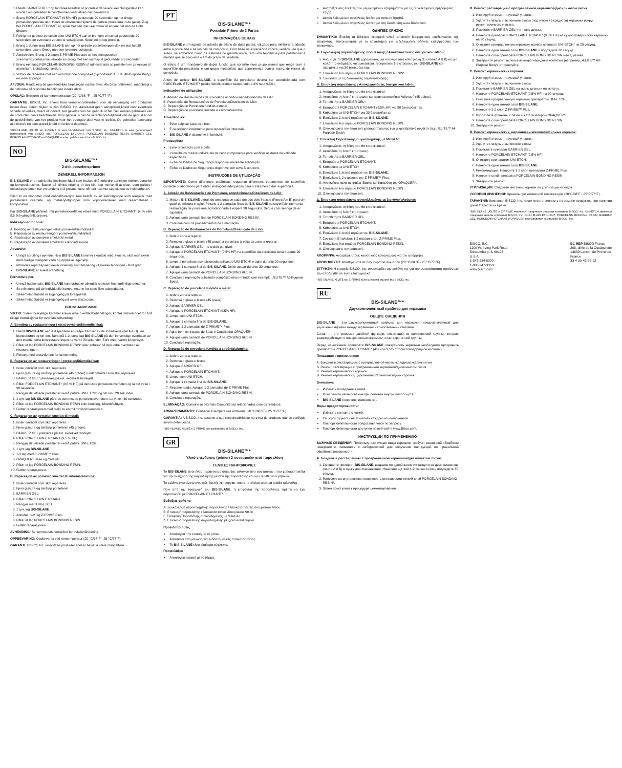3. Plaats BARRIER GEL* op tandvleesweefsel of porselein dat eventueel blootgesteld kan worden om gebieden te beschermen waar etsen niet gewenst is.
4. Breng PORCELAIN ETCHANT (9,5% HF) gedurende 90 seconden op het droge porseleinoppervlak aan. Houd de etsvloeistof tijdens de gehele procedure in de gaten. Zuig het PORCELAIN ETCHANT af, spoel het dan met veel water af en laat het aan de lucht drogen.
5. Reinig het geëtste porselein door UNI-ETCH aan te brengen en schud gedurende 20 seconden om eventuele zouten te verwijderen. Spoel en droog grondig.
6. Breng 1 dunne laag BIS-SILANE aan op het geëtste porseleinoppervlak en laat het 30 seconden rusten. Droog met een (warme) luchtspuit.
7. Aanbevolen: Breng 1-2 lagen Z-PRIME Plus aan op het blootgestelde zirkoniumoxide/aluminiumoxide en droog met een luchtspuit gedurende 3-5 seconden.
8. Breng een laag PORCELAIN BONDING RESIN of adhesief aan op porselein en zirkonium of aluminium, luchtdroog/-verdun.
9. Voltooi de reparatie met een microhybride composiet (bijvoorbeeld ÆLITE All-Purpose Body) en werk af/polijst.
AFVOER: Raadpleeg de gemeentelijke bepalingen inzake afval. Als deze ontbreken, raadpleegt u de nationale of regionale bepalingen inzake afval.
OPSLAG: Bewaren bij kamertemperatuur (20 °C/68 °F – 25 °C/77 °F).
GARANTIE: BISCO, Inc. erkent haar verantwoordelijkheid voor de vervanging van producten indien deze defect blijken te zijn. BISCO, Inc. aanvaardt geen aansprakelijkheid voor eventuele schade of verlies, direct of indirect, ten gevolge van het gebruik of het niet kunnen gebruiken van de producten zoals beschreven. Voor gebruik is het de verantwoordelijkheid van de gebruiker om de geschiktheid van het product voor het beoogde doel vast te stellen. De gebruiker aanvaardt alle risico's en aansprakelijkheid in verband daarmee.
*BIS-SILANE, ÆLITE en Z-PRIME is een handelsmerk van BISCO, Inc. UNI-ETCH is een gedeponeerd handelsmerk van BISCO, Inc. PORCELAIN ETCHANT, PORCELAIN BONDING RESIN, BARRIER GEL, PORCELAIN ETCHANT en OPAQUER worden gefabriceerd door BISCO, Inc.
NO
BIS-SILANE™*
2-delt porselensprimer
GENERELL INFORMASJON
BIS-SILANE er et todelt silankoblingsmiddel som brukes til å forbedre adhesjon mellom porselen og komposittresiner. Basert på klinisk erfaring er det blitt lagt merke til at silan, som pakket i enflaskesystemer, har en tendens til å polymerisere når det nærmer seg slutten av holdbarheten.
Silan er en monomer med dobbeltfunksjon som består av en silanolgruppe som reagerer med porselenets overflate, og metakrylatgrupper som kopolymeriserer med resinmatrisen i kompositten.
Før BIS-SILANE påføres, må porselenoverflaten etses med PORCELAIN ETCHANT* (4 % eller 9,5 % hydrogenfluorsyre).
Indikasjoner for bruk:
A. Bonding av restaureringer i etset porselen/litiumdisilikat
B. Reparasjon av restaureringer i porselen/litiumdisilikat
C. Reparasjon av porselen smeltet til metall
D. Reparasjon av porselen smeltet til zirkonia/alumina
Advarsler:
Unngå sprutling i øynene. Hvis BIS-SILANE kommer i kontakt med øynene, skal man skylle med rikelige mengder vann og oppsøke legehjelp.
Intraorale reparasjoner krever isolering, kontaminering vil svekke bindingen i stort grad.
BIS-SILANE er svært brannfarlig.
Forholdsregler:
Unngå hudkontakt, BIS-SILANE kan forårsake allergisk reaksjon hos ømfintlige personer.
Se etikettene på de individuelle komponentene for spesifikke utløpsdatoer.
Sikkerhetsdatablad er tilgjengelig på forespørsel.
Sikkerhetsdatablad er tilgjengelig på www.Bisco.com.
BRUKSANVISNING
VIKTIG: Siden forskjellige keramer krever ulike overflatebehandlinger, kontakt laboratoriet for å få riktige instruksjoner for overflatebehandling.
A. Bonding av restaureringer i etset porselen/litiumdisilikat:
1. Bland BIS-SILANE ved å dispensere én dråpe fra hver av de to flaskene (del A & B) i en blandebrønn og rør om. Børst på 1-2 tynne lag BIS-SILANE på den innvendige overflaten av den etsede porselensrestaureringen og vent i 30 sekunder. Tørk med (varm) luftsprøyte.
2. Påfør et lag PORCELAIN BONDING RESIN* eller adhesiv på den indre overflaten av restaureringen.
3. Fortsett med prosedyrene for sementering.
B. Reparasjon av restaureringer i porselen/litiumdisilikat:
1. Isoler området som skal repareres.
2. Fjern glasure og skråslip porselenet (45 grader) rundt området som skal repareres.
3. BARRIER GEL* plasseres på evt. avdekket tannkjøtt.
4. Påfør PORCELAIN ETCHANT* (9,5 % HF) på den tørre porselensoverflaten og la det virke i 90 sekunder.
5. Rengjør det etsede porselenet ved å påføre UNI-ETCH* og rør om i 20 sekunder.
6. 1 tynt lag BIS-SILANE påføres den etsede porselensoverflaten. La virke i 30 sekunder.
7. Påfør et lag PORCELAIN BONDING RESIN eller bonding, lufttørk/lufttynn.
8. Fullfør reparasjonen med hjelp av en mikrohybrid kompositt.
C. Reparasjon av porselen smeltet til metall:
1. Isoler området som skal repareres.
2. Fjern glasure og skråslip porselenet (45 grader).
3. BARRIER GEL plasseres på evt. avdekket tannkjøtt.
4. Påfør PORCELAIN ETCHANT (9,5 % HF).
5. Rengjør det etsede porselenet ved å påføre UNI-ETCH.
6. 1 tynt lag BIS-SILANE.
7. 1-2 lag med Z-PRIME™ Plus.
8. OPAQUER* Base og Catalyst.
9. Påfør et lag PORCELAIN BONDING RESIN.
10. Fullfør reparasjonen.
D. Reparasjon av porselen smeltet til zirkonia/alumina:
1. Isoler området som skal repareres.
2. Fjern glasure og skråslip porselenet.
3. BARRIER GEL.
4. Påfør PORCELAIN ETCHANT.
5. Rengjør med UNI-ETCH.
6. 1 tynt lag BIS-SILANE.
7. Anbefalt: 1-2 lag Z-PRIME Plus.
8. Påfør et lag PORCELAIN BONDING RESIN.
9. Fullfør reparasjonen.
AVHENDING: Se kommunale forskrifter for avfallshåndtering.
OPPBEVARING: Oppbevares ved romtemperatur (20 °C/68°F - 25 °C/77°F).
GARANTI: BISCO, Inc. vil erstatte produkter som er bevist å være mangelfulle.
PT
BIS-SILANE™*
Porcelain Primer de 2 Partes
INFORMAÇÕES GERAIS
BIS-SILANE é um agente de adesão de silano de duas partes, utilizado para melhorar a adesão entre a porcelana e as resinas de compósito. Com base na experiência clínica, verificou-se que o silano, se embalado como os sistemas de garrafa única, tem uma tendência para polimerizar à medida que se aproxima o fim do prazo de validade.
O silano é um monómero de dupla função que consiste num grupo silanol que reage com a superfície da porcelana, e um grupo metacrilato que copolimeriza com a matriz de resina do compósito.
Antes de aplicar BIS-SILANE, a superfície da porcelana deverá ser acondicionada com PORCELAIN ETCHANT* (ácido hidrofluorídrico tamponado a 4% ou a 9,5%).
Indicações de utilização:
A. Adesão de Restaurações de Porcelana acondicionada/Dissilicato de Lítio
B. Reparação de Restaurações de Porcelana/Dissilicato de Lítio
C. Reparação de Porcelana fundida a metal
D. Reparação de porcelana fundida a zircónia/alumina
Advertências:
Evite salpicar para os olhos.
É necessário isolamento para reparações intraorais.
BIS-SILANE é altamente inflamável.
Precauções:
Evite o contacto com a pele.
Consulte os rótulos individuais de cada componente para verificar as datas de validade específicas.
Ficha de Dados de Segurança disponível mediante solicitação.
Ficha de Dados de Segurança disponível em www.Bisco.com.
INSTRUÇÕES DE UTILIZAÇÃO
IMPORTANTE: Como diferentes cerâmicas requerem diferentes tratamentos de superfície contacte o laboratório para obter instruções adequadas para o tratamento das superfícies.
A. Adesão de Restaurações de Porcelana acondicionada/Dissilicato de Lítio:
1. Misture BIS-SILANE extraindo uma gota de cada um dos dois frascos (Partes A e B) para um godé de mistura e agite. Pincele 1-2 camadas finas de BIS-SILANE na superfície interna da restauração de porcelana acondicionada e espere 30 segundos. Seque com seringa de ar (quente).
2. Aplique uma camada fina de PORCELAIN BONDING RESIN*.
3. Continue com os procedimentos de cimentação.
B. Reparação de Restaurações de Porcelana/Dissilicato de Lítio:
1. Isole a zona a reparar.
2. Remova o glaze e bisele (45 graus) a porcelana à volta da zona a reparar.
3. Aplique BARRIER GEL* no tecido gengival.
4. Aplique o PORCELAIN ETCHANT* (9,5% HF) na superfície da porcelana seca durante 90 segundos.
5. Limpe a porcelana acondicionada aplicando UNI-ETCH* e agite durante 20 segundos.
6. Aplique 1 camada fina de BIS-SILANE. Deixe actuar durante 30 segundos.
7. Aplique uma camada de PORCELAIN BONDING RESIN.
8. Conclua a reparação utilizando compósito micro-híbrido (por exemplo, ÆLITE™ All-Purpose Body).
C. Reparação de porcelana fundida a metal:
1. Isole a zona a reparar.
2. Remova o glaze e bisele (45 graus).
3. Aplique BARRIER GEL.
4. Aplique o PORCELAIN ETCHANT (9,5% HF).
5. Limpe com UNI-ETCH.
6. Aplique 1 camada fina de BIS-SILANE.
7. Aplique 1-2 camadas de Z-PRIME™ Plus.
8. Agite bem os frascos de Base e Catalisador OPAQUER*.
9. Aplique uma camada de PORCELAIN BONDING RESIN.
10. Conclua a reparação.
D. Reparação de porcelana fundida a zircónia/alumina:
1. Isole a zona a reparar.
2. Remova o glaze e bisele.
3. Aplique BARRIER GEL.
4. Aplique o PORCELAIN ETCHANT.
5. Limpe com UNI-ETCH.
6. Aplique 1 camada fina de BIS-SILANE.
7. Recomendado: Aplique 1-2 camadas de Z-PRIME Plus.
8. Aplique uma camada de PORCELAIN BONDING RESIN.
9. Conclua a reparação.
ELIMINAÇÃO: Consulte as Normas Comunitárias relacionadas com os resíduos.
ARMAZENAMENTO: Conserve à temperatura ambiente (20 °C/68 °F – 25 °C/77 °F).
GARANTIA: A BISCO, Inc. assume a sua responsabilidade na troca de produtos que se verifique serem defeituosos.
*BIS-SILANE, ÆLITE e Z-PRIME are trademarks of BISCO, Inc.
GR
BIS-SILANE™*
Υλικό επένδυσης (primer) 2 συστατικών από πορσελάνη
ΓΕΝΙΚΕΣ ΠΛΗΡΟΦΟΡΙΕΣ
Το BIS-SILANE είναι ένας παράγοντας σύζευξης σιλανίου δύο συστατικών, που χρησιμοποιείται για την ενίσχυση της συγκόλλησης μεταξύ της πορσελάνης και των συνθετικών ρητινών.
Το σιλάνιο είναι ένα μονομερές διπλής λειτουργίας που αποτελείται από μια ομάδα σιλανόλης.
Πριν από την εφαρμογή του BIS-SILANE, η επιφάνεια της πορσελάνης πρέπει να έχει αδροποιηθεί με PORCELAIN ETCHANT*.
Ενδείξεις χρήσης:
Α. Συγκόλληση αδροποιημένης πορσελάνης / Αποκαταστάσεις διπυριτικού λιθίου
Β. Επισκευή πορσελάνης / Αποκαταστάσεις διπυριτικού λιθίου
Γ. Επισκευή Πορσελάνης συγκολλημένης με Μέταλλο
Δ. Επισκευή πορσελάνης συγκολλημένης με ζιρκόνιο/αλούμινα
Προειδοποιήσεις:
Αποφύγετε την επαφή με τα μάτια.
Απαιτείται απομόνωση για ενδοστοματικές αποκαταστάσεις.
Το BIS-SILANE είναι ιδιαίτερα εύφλεκτο.
Προφυλάξεις:
Αποφύγετε επαφή με το δέρμα.
Ανατρέξτε στις ετικέτες των μεμονωμένων εξαρτημάτων για τις συγκεκριμένες ημερομηνίες λήξης.
Δελτίο δεδομένων ασφαλείας διαθέσιμο εφόσον ζητηθεί.
Δελτίο δεδομένων ασφαλείας διαθέσιμο στη διεύθυνση www.Bisco.com.
ΟΔΗΓΙΕΣ ΧΡΗΣΗΣ
ΣΗΜΑΝΤΙΚΟ: Επειδή τα διάφορα κεραμικά υλικά απαιτούν διαφορετικές επεξεργασίες της επιφάνειας, επικοινωνήστε με το εργαστήριο για ενδεδειγμένες οδηγίες επεξεργασίας των επιφανειών.
Α. Συγκόλληση αδροποιημένης πορσελάνης / Αποκαταστάσεις διπυριτικού λιθίου:
1. Αναμείξτε το BIS-SILANE χορηγώντας μία σταγόνα από κάθε φιάλη (Συστατικό A & B) σε μία κοιλότητα ανάμειξης και ανακατέψτε. Βουρτσίστε 1-2 στρώσεις του BIS-SILANE και περιμένετε για 30 δευτερόλεπτα.
2. Επαλείψτε ένα στρώμα PORCELAIN BONDING RESIN*.
3. Συνεχίστε με τις διαδικασίες τσιμεντοποίησης.
Β. Επισκευή πορσελάνης / Αποκαταστάσεις διπυριτικού λιθίου:
1. Απομονώστε τη θέση που θα επισκευαστεί.
2. Αφαιρέστε τη λεπτή επίστρωση και πραγματοποιήστε λοξοτομή (45 μοίρες).
3. Τοποθετήστε BARRIER GEL*.
4. Εφαρμόστε PORCELAIN ETCHANT (9,5% HF) για 90 δευτερόλεπτα.
5. Καθαρίστε με UNI-ETCH* για 20 δευτερόλεπτα.
6. Επαλείψτε 1 λεπτό στρώμα του BIS-SILANE.
7. Επαλείψτε ένα στρώμα PORCELAIN BONDING RESIN.
8. Ολοκληρώστε την επισκευή χρησιμοποιώντας ένα μικροϋβριδικό σύνθετο (π.χ. ÆLITE™ All-Purpose Body).
Γ. Επισκευή Πορσελάνης συγκολλημένης με Μέταλλο:
1. Απομονώστε τη θέση που θα επισκευαστεί.
2. Αφαιρέστε τη λεπτή επίστρωση.
3. Τοποθετήστε BARRIER GEL.
4. Εφαρμόστε PORCELAIN ETCHANT.
5. Καθαρίστε με UNI-ETCH.
6. Επαλείψτε 1 λεπτό στρώμα του BIS-SILANE.
7. Επαλείψτε 1-2 στρώσεις του Z-PRIME™ Plus.
8. Ανακινήστε καλά τις φιάλες Βάσης και Καταλύτη του OPAQUER*.
9. Επαλείψτε ένα στρώμα PORCELAIN BONDING RESIN.
10. Ολοκληρώστε την επισκευή.
Δ. Επισκευή πορσελάνης συγκολλημένης με ζιρκόνιο/αλούμινα:
1. Απομονώστε τη θέση που θα επισκευαστεί.
2. Αφαιρέστε τη λεπτή επίστρωση.
3. Τοποθετήστε BARRIER GEL.
4. Εφαρμόστε PORCELAIN ETCHANT.
5. Καθαρίστε με UNI-ETCH.
6. Επαλείψτε 1 λεπτό στρώμα του BIS-SILANE.
7. Συστάση: Επαλείψτε 1-2 στρώσεις του Z-PRIME Plus.
8. Επαλείψτε ένα στρώμα PORCELAIN BONDING RESIN.
9. Ολοκληρώστε την επισκευή.
ΑΠΟΡΡΙΨΗ: Ανατρέξτε στους κοινοτικούς κανονισμούς για την απόρριψη.
ΑΠΟΘΗΚΕΥΣΗ: Αποθηκεύστε σε θερμοκρασία δωματίου (20 °C/68 °F - 25 °C/77 °F).
ΕΓΓΥΗΣΗ: Η εταιρεία BISCO, Inc. αναγνωρίζει την ευθύνη της για την αντικατάσταση προϊόντων εάν αποδειχθεί ότι είναι ελαττωματικά.
*BIS-SILANE, ÆLITE και Z-PRIME είναι εμπορικά σήματα της BISCO, Inc.
RU
BIS-SILANE™*
Двухкомпонентный праймер для керамики
ОБЩИЕ СВЕДЕНИЯ
BIS-SILANE - это двухкомпонентный праймер для керамики, предназначенный для улучшения адгезии между керамикой и композитными смолами.
Силан — это мономер двойной функции, состоящий из силаноловой группы, которая взаимодействует с поверхностью керамики, и метакрилатной группы.
Перед нанесением препарата BIS-SILANE поверхность керамики необходимо протравить препаратом PORCELAIN ETCHANT* (4% или 9,5% фтористоводородной кислоты).
Показания к применению:
A. Бондинг в реставрациях с протравленной керамикой/дисиликатом лития
B. Ремонт реставраций с протравленной керамикой/дисиликатом лития
C. Ремонт керамических коронок
D. Ремонт керамических, циркониевых/алюмооксидных коронок
Внимание:
Избегать попадания в глаза.
Обеспечить изолирование при ремонте внутри полости рта.
BIS-SILANE легко воспламеняется.
Меры предосторожности:
Избегать контакта с кожей.
См. срок годности на этикетках каждого из компонентов.
Паспорт безопасности предоставляется по запросу.
Паспорт безопасности доступен на веб-сайте www.Bisco.com.
ИНСТРУКЦИИ ПО ПРИМЕНЕНИЮ
ВАЖНЫЕ СВЕДЕНИЯ: Поскольку различные виды керамики требуют различной обработки поверхности, свяжитесь с лабораторией для получения инструкций по правильной обработке поверхности.
A. Бондинг в реставрациях с протравленной керамикой/дисиликатом лития:
1. Смешайте препарат BIS-SILANE, выдавив по одной капле из каждого из двух флаконов (части A и B) в лунку для смешивания. Нанесите щеткой 1-2 тонких слоя и подождите 30 секунд.
2. Нанесите на внутреннюю поверхность реставрации тонкий слой PORCELAIN BONDING RESIN*.
3. Затем приступите к процедуре цементирования.
B. Ремонт реставраций с протравленной керамикой/дисиликатом лития:
1. Изолируйте ремонтируемый участок.
2. Удалите глазурь и выполните скосы (под углом 45 градусов) керамики вокруг ремонтируемого участка.
3. Поместите BARRIER GEL* на ткань десны.
4. Нанесите препарат PORCELAIN ETCHANT* (9,5% HF) на сухую поверхность керамики на 90 секунд.
5. Очистите протравленную керамику, нанеся препарат UNI-ETCH* на 20 секунд.
6. Нанесите один тонкий слой BIS-SILANE и подождите 30 секунд.
7. Нанесите слой препарата PORCELAIN BONDING RESIN или адгезива.
8. Завершите ремонт, используя микрогибридный композит (например, ÆLITE™ All-Purpose Body), отполируйте.
C. Ремонт керамических коронок:
1. Изолируйте ремонтируемый участок.
2. Удалите глазурь и выполните скосы.
3. Поместите BARRIER GEL на ткань десны и на металл.
4. Нанесите PORCELAIN ETCHANT (9,5% HF) на 90 секунд.
5. Очистите протравленную керамику препаратом UNI-ETCH.
6. Нанесите один тонкий слой BIS-SILANE.
7. Нанесите 1-2 слоя Z-PRIME™ Plus.
8. Взболтайте флаконы с базой и катализатором OPAQUER*.
9. Нанесите слой препарата PORCELAIN BONDING RESIN.
10. Завершите ремонт.
D. Ремонт керамических, циркониевых/алюмооксидных коронок:
1. Изолируйте ремонтируемый участок.
2. Удалите глазурь и выполните скосы.
3. Поместите препарат BARRIER GEL.
4. Нанесите PORCELAIN ETCHANT (9,5% HF).
5. Очистите препаратом UNI-ETCH.
6. Нанесите один тонкий слой BIS-SILANE.
7. Рекомендация: Нанесите 1-2 слоя препарата Z-PRIME Plus.
8. Нанесите слой препарата PORCELAIN BONDING RESIN.
9. Завершите ремонт.
УТИЛИЗАЦИЯ: Следуйте местным нормам по утилизации отходов.
УСЛОВИЯ ХРАНЕНИЯ: Хранить при комнатной температуре (20°C/68°F - 25°C/77°F).
ГАРАНТИЯ: Компания BISCO, Inc. несет ответственность по замене продуктов при наличии доказательств их брака.
*BIS-SILANE, ÆLITE и Z-PRIME являются товарными знаками компании BISCO, Inc. UNI-ETCH является товарным знаком компании BISCO, Inc. PORCELAIN ETCHANT, PORCELAIN BONDING RESIN, BARRIER GEL, PORCELAIN ETCHANT и OPAQUER производятся компанией BISCO, Inc.
BISCO, INC.
1100 W. Irving Park Road
Schaumburg, IL 60193
U.S.A.
1-847-534-6000
1-800-247-3368
www.bisco.com
EC REP BISCO France
208, allée de la Coudoulette
13680 Lançon de Provence
France
33-4-90-42-92-92